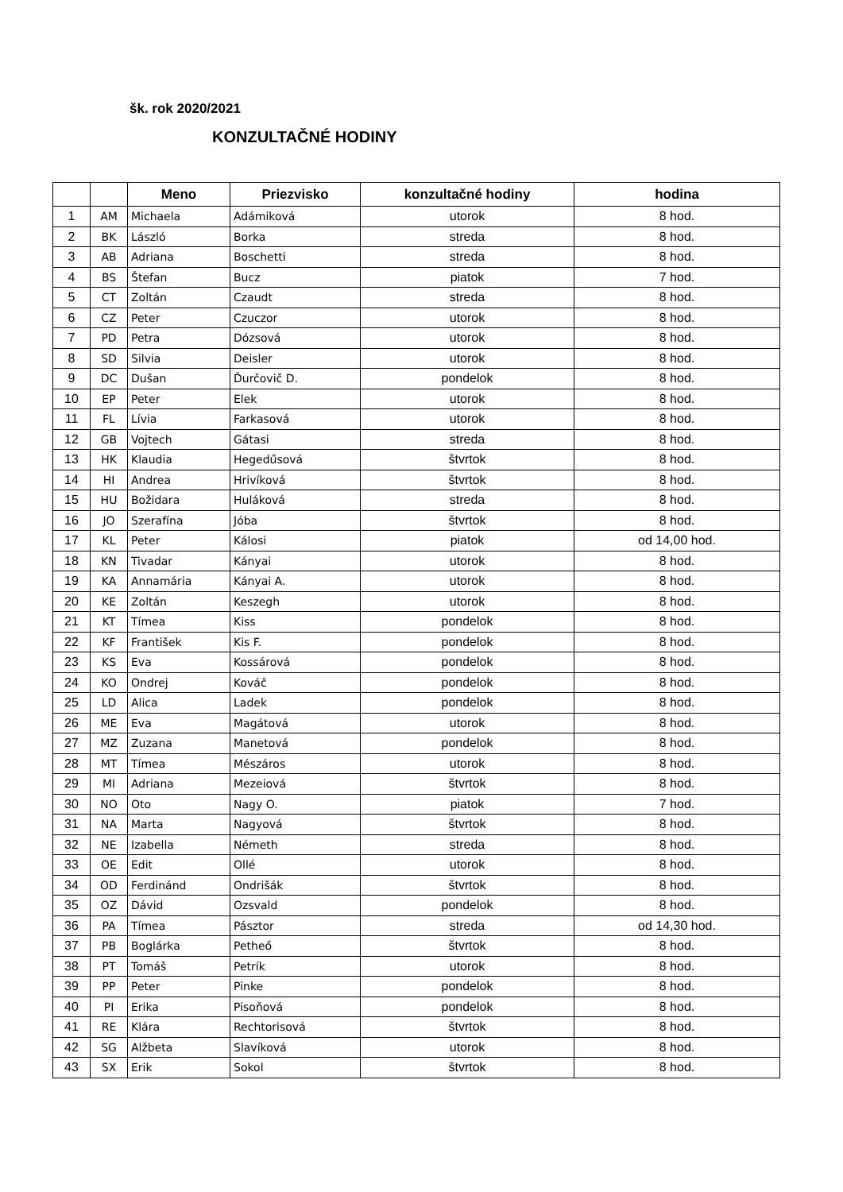šk. rok 2020/2021
KONZULTAČNÉ HODINY
| | | Meno | Priezvisko | konzultačné hodiny | hodina |
| --- | --- | --- | --- | --- | --- |
| 1 | AM | Michaela | Adámiková | utorok | 8 hod. |
| 2 | BK | László | Borka | streda | 8 hod. |
| 3 | AB | Adriana | Boschetti | streda | 8 hod. |
| 4 | BS | Štefan | Bucz | piatok | 7 hod. |
| 5 | CT | Zoltán | Czaudt | streda | 8 hod. |
| 6 | CZ | Peter | Czuczor | utorok | 8 hod. |
| 7 | PD | Petra | Dózsová | utorok | 8 hod. |
| 8 | SD | Silvia | Deisler | utorok | 8 hod. |
| 9 | DC | Dušan | Ďurčovič D. | pondelok | 8 hod. |
| 10 | EP | Peter | Elek | utorok | 8 hod. |
| 11 | FL | Lívia | Farkasová | utorok | 8 hod. |
| 12 | GB | Vojtech | Gátasi | streda | 8 hod. |
| 13 | HK | Klaudia | Hegedűsová | štvrtok | 8 hod. |
| 14 | HI | Andrea | Hrivíková | štvrtok | 8 hod. |
| 15 | HU | Božidara | Huláková | streda | 8 hod. |
| 16 | JO | Szerafína | Jóba | štvrtok | 8 hod. |
| 17 | KL | Peter | Kálosi | piatok | od 14,00 hod. |
| 18 | KN | Tivadar | Kányai | utorok | 8 hod. |
| 19 | KA | Annamária | Kányai A. | utorok | 8 hod. |
| 20 | KE | Zoltán | Keszegh | utorok | 8 hod. |
| 21 | KT | Tímea | Kiss | pondelok | 8 hod. |
| 22 | KF | František | Kis F. | pondelok | 8 hod. |
| 23 | KS | Eva | Kossárová | pondelok | 8 hod. |
| 24 | KO | Ondrej | Kováč | pondelok | 8 hod. |
| 25 | LD | Alica | Ladek | pondelok | 8 hod. |
| 26 | ME | Eva | Magátová | utorok | 8 hod. |
| 27 | MZ | Zuzana | Manetová | pondelok | 8 hod. |
| 28 | MT | Tímea | Mészáros | utorok | 8 hod. |
| 29 | MI | Adriana | Mezeiová | štvrtok | 8 hod. |
| 30 | NO | Oto | Nagy O. | piatok | 7 hod. |
| 31 | NA | Marta | Nagyová | štvrtok | 8 hod. |
| 32 | NE | Izabella | Németh | streda | 8 hod. |
| 33 | OE | Edit | Ollé | utorok | 8 hod. |
| 34 | OD | Ferdinánd | Ondrišák | štvrtok | 8 hod. |
| 35 | OZ | Dávid | Ozsvald | pondelok | 8 hod. |
| 36 | PA | Tímea | Pásztor | streda | od 14,30 hod. |
| 37 | PB | Boglárka | Petheő | štvrtok | 8 hod. |
| 38 | PT | Tomáš | Petrík | utorok | 8 hod. |
| 39 | PP | Peter | Pinke | pondelok | 8 hod. |
| 40 | PI | Erika | Pisoňová | pondelok | 8 hod. |
| 41 | RE | Klára | Rechtorisová | štvrtok | 8 hod. |
| 42 | SG | Alžbeta | Slavíková | utorok | 8 hod. |
| 43 | SX | Erik | Sokol | štvrtok | 8 hod. |